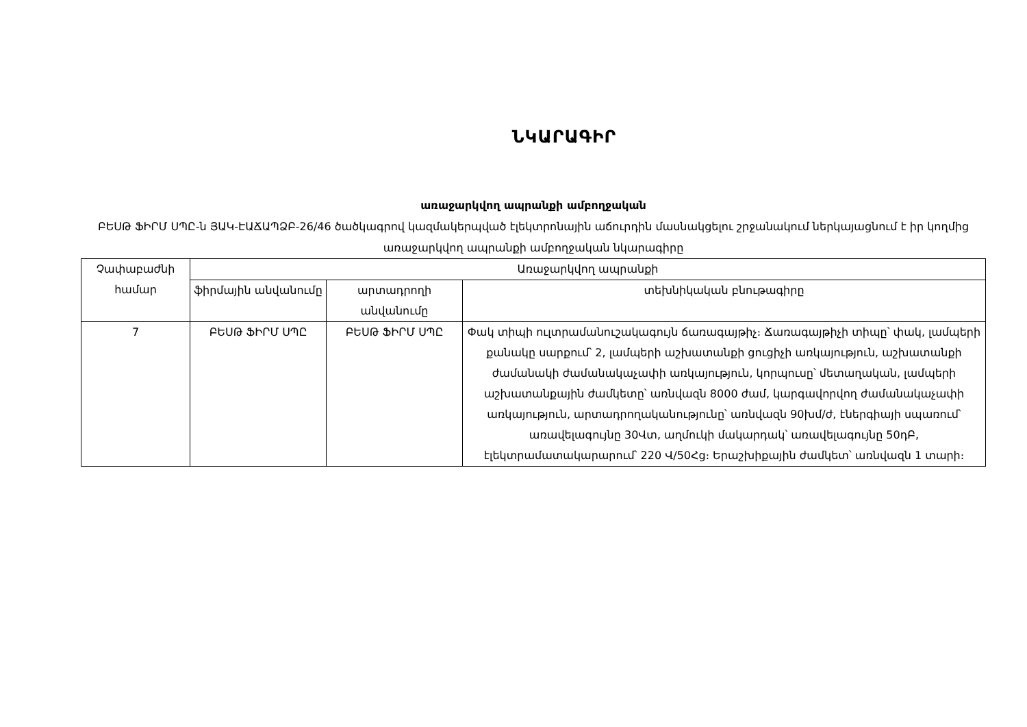ՆԿԱՐԱԳԻՐ
առաջարկվող ապրանքի ամբողջական
ԲԵՍԹ ՖԻՐՄ ՍՊԸ-ն ՅԱԿ-ԷԱՃԱՊՁԲ-26/46 ծածկագրով կազմակերպված էլեկտրոնային աճուրդին մասնակցելու շրջանակում ներկայացնում է իր կողմից առաջարկվող ապրանքի ամբողջական նկարագիրը
| Չափաբաժնի համար | Առաջարկվող ապրանքի | | |
| --- | --- | --- | --- |
| | ֆիրմային անվանումը | արտադրողի անվանումը | տեխնիկական բնութագիրը |
| 7 | ԲԵՍԹ ՖԻՐՄ ՍՊԸ | ԲԵՍԹ ՖԻՐՄ ՍՊԸ | Փակ տիպի ուլտրամանուշակագույն ճառագայթիչ։ Ճառագայթիչի տիպը՝ փակ, լամպերի քանակը սարքում՝ 2, լամպերի աշխատանքի ցուցիչի առկայություն, աշխատանքի ժամանակի ժամանակաչափի առկայություն, կորպուսը՝ մետաղական, լամպերի աշխատանքային ժամկետը՝ առնվազն 8000 ժամ, կարգավորվող ժամանակաչափի առկայություն, արտադրողականությունը՝ առնվազն 90խմ/ժ, էներգիայի սպառում՝ առավելագույնը 30Վտ, աղմուկի մակարդակ՝ առավելագույնը 50դԲ, էլեկտրամատակարարում՝ 220 Վ/50Հց։ Երաշխիքային ժամկետ՝ առնվազն 1 տարի։ |